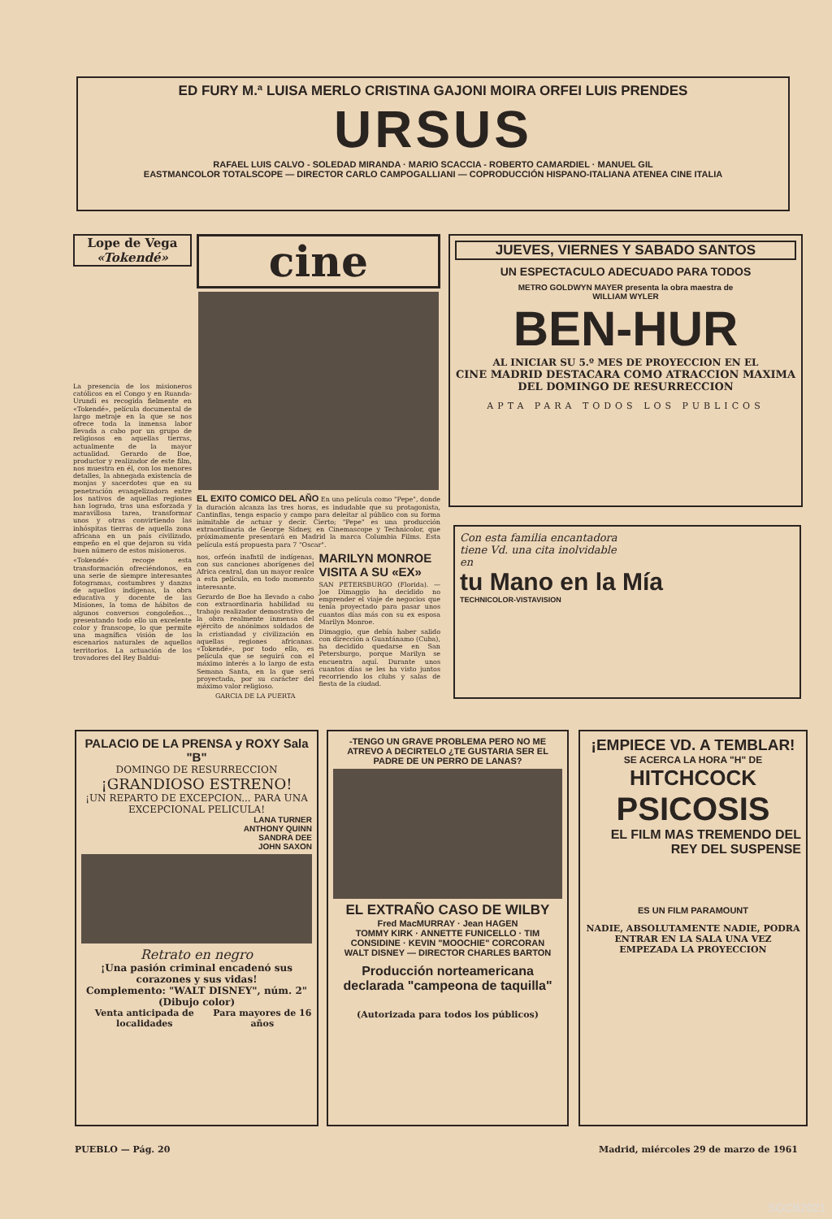ED FURY M.ª LUISA MERLO CRISTINA GAJONI MOIRA ORFEI LUIS PRENDES
URSUS
RAFAEL LUIS CALVO - SOLEDAD MIRANDA · MARIO SCACCIA - ROBERTO CAMARDIEL · MANUEL GIL
EASTMANCOLOR TOTALSCOPE — DIRECTOR CARLO CAMPOGALLIANI — COPRODUCCIÓN HISPANO-ITALIANA ATENEA CINE ITALIA
Lope de Vega
«Tokendé»
La presencia de los misioneros católicos en el Congo y en Ruanda-Urundi es recogida fielmente en «Tokendé», película documental de largo metraje en la que se nos ofrece toda la inmensa labor llevada a cabo por un grupo de religiosos en aquellas tierras, actualmente de la mayor actualidad. Gerardo de Boe, productor y realizador de este film, nos muestra en él, con los menores detalles, la abnegada existencia de monjas y sacerdotes que en su penetración evangelizadora entre los nativos de aquellas regiones han logrado, tras una esforzada y maravillosa tarea, transformar unos y otras convirtiendo las inhóspitas tierras de aquella zona africana en un país civilizado, empeño en el que dejaron su vida buen número de estos misioneros.
«Tokendé» recoge esta transformación ofreciéndonos, en una serie de siempre interesantes fotogramas, costumbres y danzas de aquellos indígenas, la obra educativa y docente de las Misiones, la toma de hábitos de algunos conversos congoleños..., presentando todo ello un excelente color y franscope, lo que permite una magnífica visión de los escenarios naturales de aquellos territorios. La actuación de los trovadores del Rey Baldui-
cine
EL EXITO COMICO DEL AÑO En una película como "Pepe", donde la duración alcanza las tres horas, es indudable que su protagonista, Cantinflas, tenga espacio y campo para deleitar al público con su forma inimitable de actuar y decir. Cierto; "Pepe" es una producción extraordinaria de George Sidney, en Cinemascope y Technicolor, que próximamente presentará en Madrid la marca Columbia Films. Esta película está propuesta para 7 "Oscar".
nos, orfeón inafntil de indígenas, con sus canciones aborígenes del Africa central, dan un mayor realce a esta película, en todo momento interesante.
Gerardo de Boe ha llevado a cabo con extraordinaria habilidad su trabajo realizador demostrativo de la obra realmente inmensa del ejército de anónimos soldados de la cristiandad y civilización en aquellas regiones africanas. «Tokendé», por todo ello, es película que se seguirá con el máximo interés a lo largo de esta Semana Santa, en la que será proyectada, por su carácter del máximo valor religioso.
GARCIA DE LA PUERTA
MARILYN MONROE VISITA A SU «EX»
SAN PETERSBURGO (Florida). — Joe Dimaggio ha decidido no emprender el viaje de negocios que tenía proyectado para pasar unos cuantos días más con su ex esposa Marilyn Monroe.
Dimaggio, que debía haber salido con dirección a Guantánamo (Cuba), ha decidido quedarse en San Petersburgo, porque Marilyn se encuentra aquí. Durante unos cuantos días se les ha visto juntos recorriendo los clubs y salas de fiesta de la ciudad.
JUEVES, VIERNES Y SABADO SANTOS
UN ESPECTACULO ADECUADO PARA TODOS
METRO GOLDWYN MAYER presenta la obra maestra de
WILLIAM WYLER
BEN-HUR
AL INICIAR SU 5.º MES DE PROYECCION EN EL
CINE MADRID DESTACARA COMO ATRACCION MAXIMA DEL DOMINGO DE RESURRECCION
APTA PARA TODOS LOS PUBLICOS
Con esta familia encantadora
tiene Vd. una cita inolvidable
en
tu Mano en la Mía
TECHNICOLOR-VISTAVISION
PALACIO DE LA PRENSA y ROXY Sala "B"
DOMINGO DE RESURRECCION
¡GRANDIOSO ESTRENO!
¡UN REPARTO DE EXCEPCION... PARA UNA EXCEPCIONAL PELICULA!
LANA TURNER
ANTHONY QUINN
SANDRA DEE
JOHN SAXON
Retrato en negro
¡Una pasión criminal encadenó sus corazones y sus vidas!
Complemento: "WALT DISNEY", núm. 2" (Dibujo color)
Venta anticipada de localidades Para mayores de 16 años
-TENGO UN GRAVE PROBLEMA PERO NO ME ATREVO A DECIRTELO ¿TE GUSTARIA SER EL PADRE DE UN PERRO DE LANAS?
EL EXTRAÑO CASO DE WILBY
Fred MacMURRAY · Jean HAGEN
TOMMY KIRK · ANNETTE FUNICELLO · TIM CONSIDINE · KEVIN "MOOCHIE" CORCORAN
WALT DISNEY — DIRECTOR CHARLES BARTON
Producción norteamericana declarada "campeona de taquilla"
(Autorizada para todos los públicos)
¡EMPIECE VD. A TEMBLAR!
SE ACERCA LA HORA "H" DE
HITCHCOCK
PSICOSIS
EL FILM MAS TREMENDO DEL REY DEL SUSPENSE
ES UN FILM PARAMOUNT
NADIE, ABSOLUTAMENTE NADIE, PODRA ENTRAR EN LA SALA UNA VEZ EMPEZADA LA PROYECCION
PUEBLO — Pág. 20 Madrid, miércoles 29 de marzo de 1961
SGCB2021